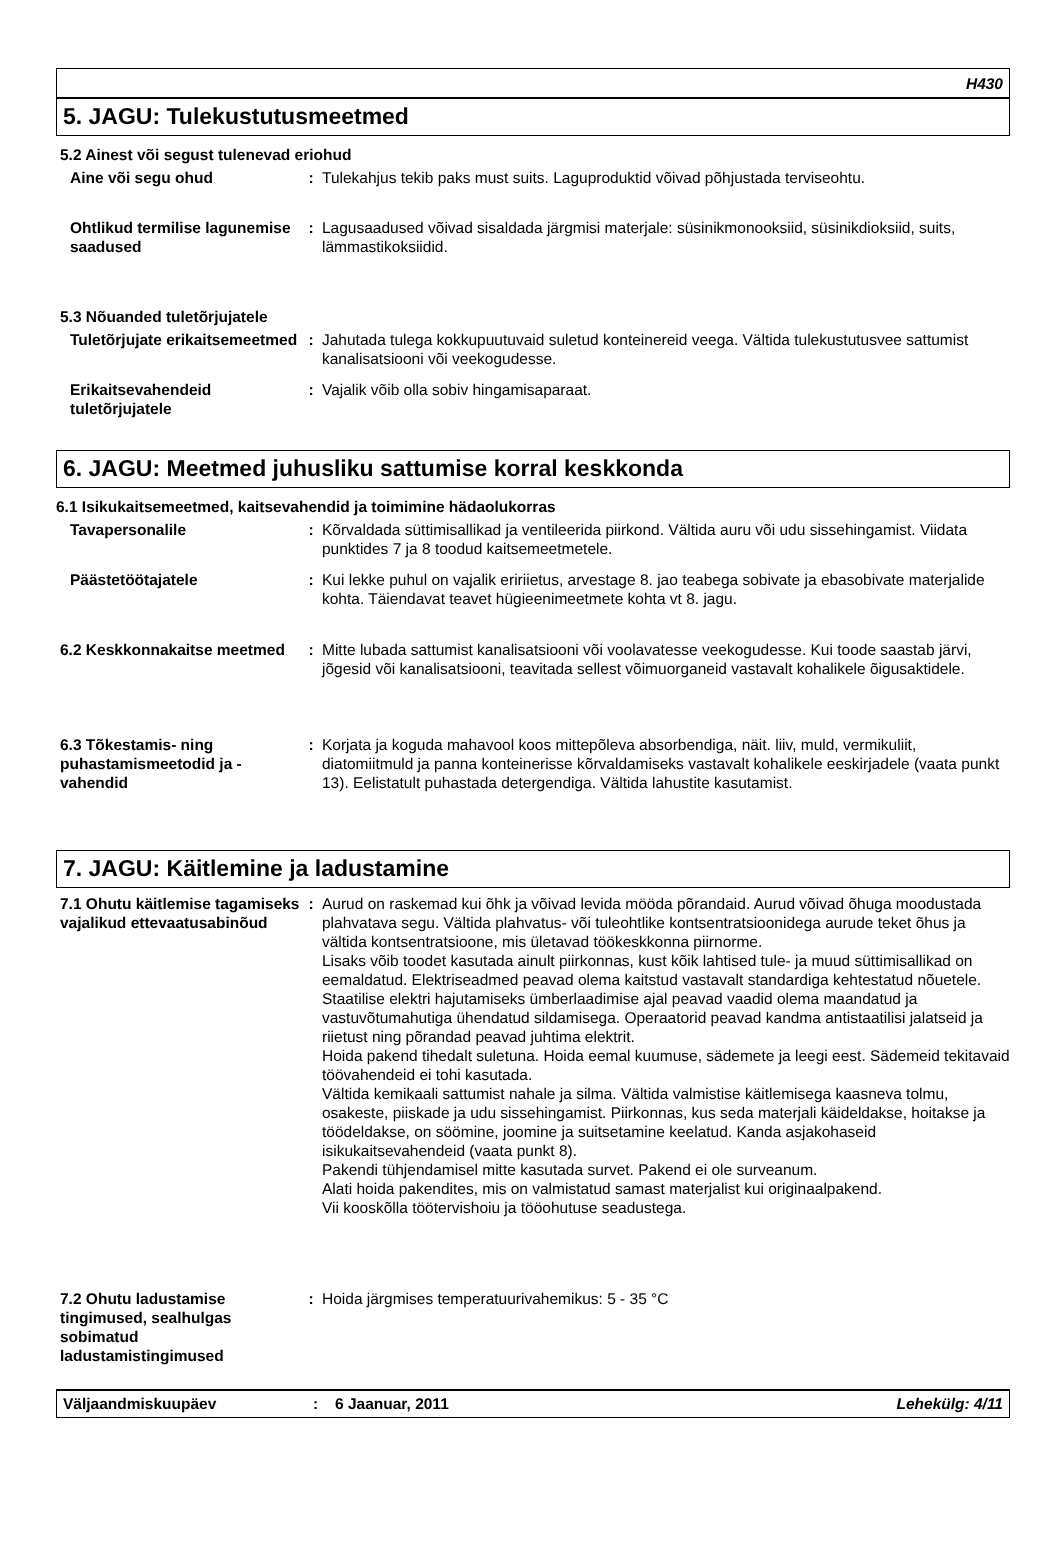H430
5. JAGU: Tulekustutusmeetmed
5.2 Ainest või segust tulenevad eriohud
Aine või segu ohud : Tulekahjus tekib paks must suits. Laguproduktid võivad põhjustada terviseohtu.
Ohtlikud termilise lagunemise saadused
: Lagusaadused võivad sisaldada järgmisi materjale: süsinikmonooksiid, süsinikdioksiid, suits, lämmastikoksiidid.
5.3 Nõuanded tuletõrjujatele
Tuletõrjujate erikaitsemeetmed
: Jahutada tulega kokkupuutuvaid suletud konteinereid veega. Vältida tulekustutusvee sattumist kanalisatsiooni või veekogudesse.
Erikaitsevahendeid tuletõrjujatele
: Vajalik võib olla sobiv hingamisaparaat.
6. JAGU: Meetmed juhusliku sattumise korral keskkonda
6.1 Isikukaitsemeetmed, kaitsevahendid ja toimimine hädaolukorras
Tavapersonalile : Kõrvaldada süttimisallikad ja ventileerida piirkond. Vältida auru või udu sissehingamist. Viidata punktides 7 ja 8 toodud kaitsemeetmetele.
Päästetöötajatele : Kui lekke puhul on vajalik eririietus, arvestage 8. jao teabega sobivate ja ebasobivate materjalide kohta. Täiendavat teavet hügieenimeetmete kohta vt 8. jagu.
6.2 Keskkonnakaitse meetmed
: Mitte lubada sattumist kanalisatsiooni või voolavatesse veekogudesse. Kui toode saastab järvi, jõgesid või kanalisatsiooni, teavitada sellest võimuorganeid vastavalt kohalikele õigusaktidele.
6.3 Tõkestamis- ning puhastamismeetodid ja -vahendid
: Korjata ja koguda mahavool koos mittepõleva absorbendiga, näit. liiv, muld, vermikuliit, diatomiitmuld ja panna konteinerisse kõrvaldamiseks vastavalt kohalikele eeskirjadele (vaata punkt 13). Eelistatult puhastada detergendiga. Vältida lahustite kasutamist.
7. JAGU: Käitlemine ja ladustamine
7.1 Ohutu käitlemise tagamiseks vajalikud ettevaatusabinõud
: Aurud on raskemad kui õhk ja võivad levida mööda põrandaid. Aurud võivad õhuga moodustada plahvatava segu. Vältida plahvatus- või tuleohtlike kontsentratsioonidega aurude teket õhus ja vältida kontsentratsioone, mis ületavad töökeskkonna piirnorme.
Lisaks võib toodet kasutada ainult piirkonnas, kust kõik lahtised tule- ja muud süttimisallikad on eemaldatud. Elektriseadmed peavad olema kaitstud vastavalt standardiga kehtestatud nõuetele.
Staatilise elektri hajutamiseks ümberlaadimise ajal peavad vaadid olema maandatud ja vastuvõtumahutiga ühendatud sildamisega. Operaatorid peavad kandma antistaatilisi jalatseid ja riietust ning põrandad peavad juhtima elektrit.
Hoida pakend tihedalt suletuna. Hoida eemal kuumuse, sädemete ja leegi eest. Sädemeid tekitavaid töövahendeid ei tohi kasutada.
Vältida kemikaali sattumist nahale ja silma. Vältida valmistise käitlemisega kaasneva tolmu, osakeste, piiskade ja udu sissehingamist. Piirkonnas, kus seda materjali käideldakse, hoitakse ja töödeldakse, on söömine, joomine ja suitsetamine keelatud. Kanda asjakohaseid isikukaitsevahendeid (vaata punkt 8).
Pakendi tühjendamisel mitte kasutada survet. Pakend ei ole surveanum.
Alati hoida pakendites, mis on valmistatud samast materjalist kui originaalpakend.
Vii kooskõlla töötervishoiu ja tööohutuse seadustega.
7.2 Ohutu ladustamise tingimused, sealhulgas sobimatud ladustamistingimused
: Hoida järgmises temperatuurivahemikus: 5 - 35 °C
Väljaandmiskuupäev : 6 Jaanuar, 2011 Lehekülg: 4/11